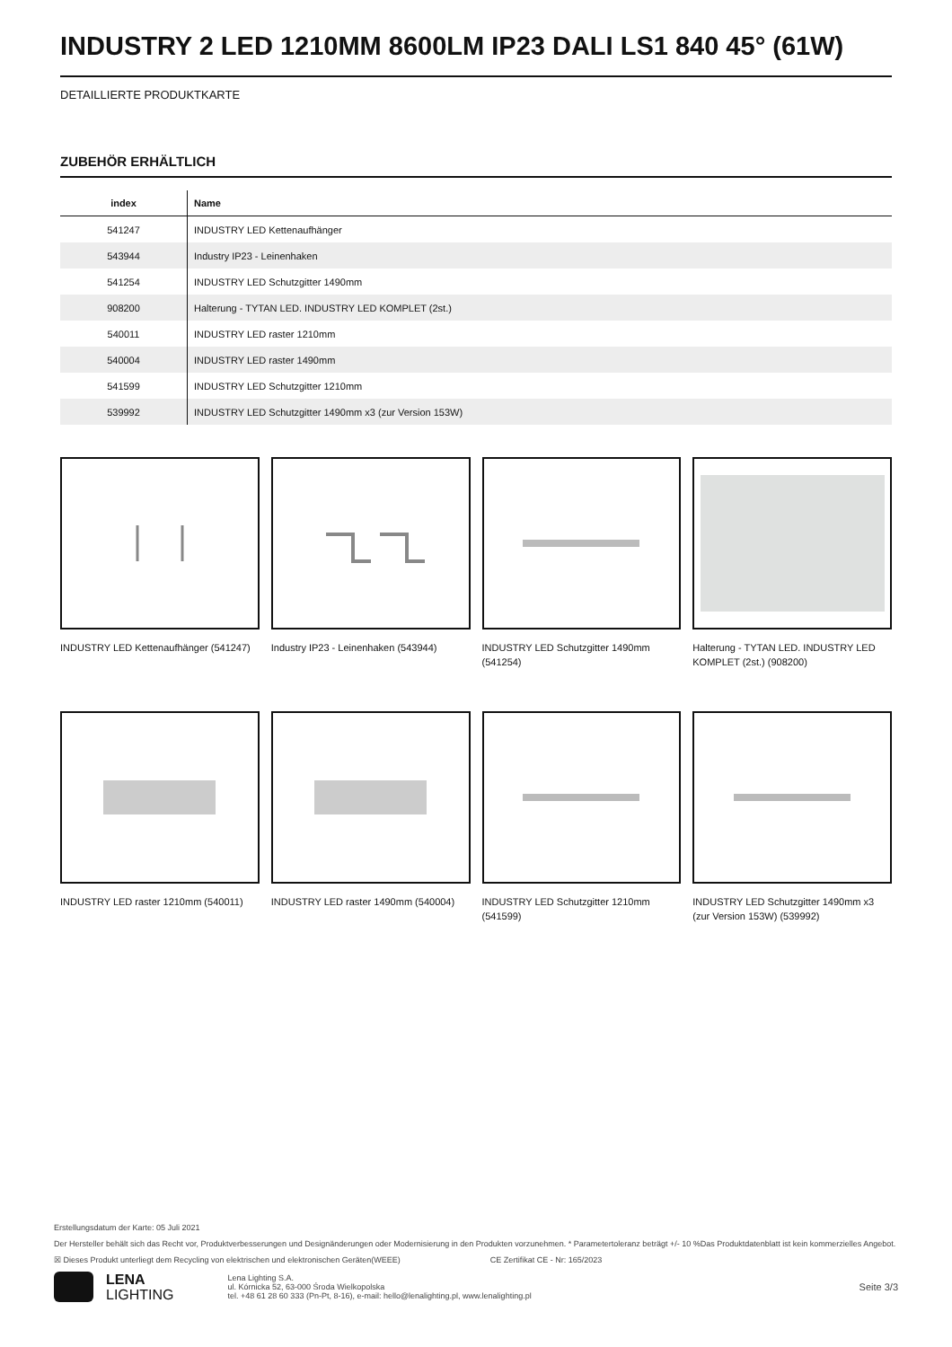INDUSTRY 2 LED 1210MM 8600LM IP23 DALI LS1 840 45° (61W)
DETAILLIERTE PRODUKTKARTE
ZUBEHÖR ERHÄLTLICH
| index | Name |
| --- | --- |
| 541247 | INDUSTRY LED Kettenaufhänger |
| 543944 | Industry IP23 - Leinenhaken |
| 541254 | INDUSTRY LED Schutzgitter 1490mm |
| 908200 | Halterung - TYTAN LED. INDUSTRY LED KOMPLET (2st.) |
| 540011 | INDUSTRY LED raster 1210mm |
| 540004 | INDUSTRY LED raster 1490mm |
| 541599 | INDUSTRY LED Schutzgitter 1210mm |
| 539992 | INDUSTRY LED Schutzgitter 1490mm x3 (zur Version 153W) |
INDUSTRY LED Kettenaufhänger (541247)
Industry IP23 - Leinenhaken (543944)
INDUSTRY LED Schutzgitter 1490mm (541254)
Halterung - TYTAN LED. INDUSTRY LED KOMPLET (2st.) (908200)
INDUSTRY LED raster 1210mm (540011)
INDUSTRY LED raster 1490mm (540004)
INDUSTRY LED Schutzgitter 1210mm (541599)
INDUSTRY LED Schutzgitter 1490mm x3 (zur Version 153W) (539992)
Erstellungsdatum der Karte: 05 Juli 2021
Der Hersteller behält sich das Recht vor, Produktverbesserungen und Designänderungen oder Modernisierung in den Produkten vorzunehmen. * Parametertoleranz beträgt +/- 10 %Das Produktdatenblatt ist kein kommerzielles Angebot.
☒ Dieses Produkt unterliegt dem Recycling von elektrischen und elektronischen Geräten(WEEE) CE Zertifikat CE - Nr: 165/2023
LENA
LIGHTING
Lena Lighting S.A.
ul. Kórnicka 52, 63-000 Środa Wielkopolska
tel. +48 61 28 60 333 (Pn-Pt, 8-16), e-mail: hello@lenalighting.pl, www.lenalighting.pl
Seite 3/3